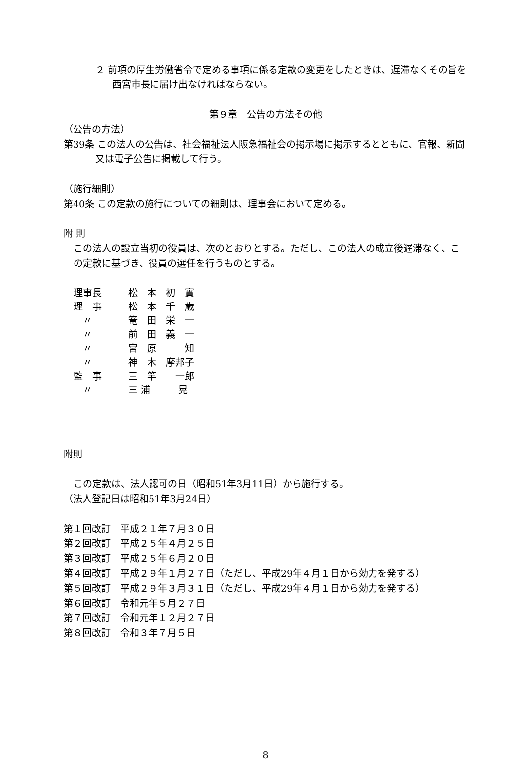２ 前項の厚生労働省令で定める事項に係る定款の変更をしたときは、遅滞なくその旨を西宮市長に届け出なければならない。
第９章　公告の方法その他
（公告の方法）
第39条 この法人の公告は、社会福祉法人阪急福祉会の掲示場に掲示するとともに、官報、新聞又は電子公告に掲載して行う。
（施行細則）
第40条 この定款の施行についての細則は、理事会において定める。
附 則
この法人の設立当初の役員は、次のとおりとする。ただし、この法人の成立後遅滞なく、この定款に基づき、役員の選任を行うものとする。
| 理事長 | 松 本 初 實 |
| 理 事 | 松 本 千 歳 |
| 〃 | 篭 田 栄 一 |
| 〃 | 前 田 義 一 |
| 〃 | 宮 原 知 |
| 〃 | 神 木 摩邦子 |
| 監 事 | 三 竿 一郎 |
| 〃 | 三 浦 晃 |
附則
この定款は、法人認可の日（昭和51年3月11日）から施行する。
（法人登記日は昭和51年3月24日）
第１回改訂　平成２１年７月３０日
第２回改訂　平成２５年４月２５日
第３回改訂　平成２５年６月２０日
第４回改訂　平成２９年１月２７日（ただし、平成29年４月１日から効力を発する）
第５回改訂　平成２９年３月３１日（ただし、平成29年４月１日から効力を発する）
第６回改訂　令和元年５月２７日
第７回改訂　令和元年１２月２７日
第８回改訂　令和３年７月５日
8